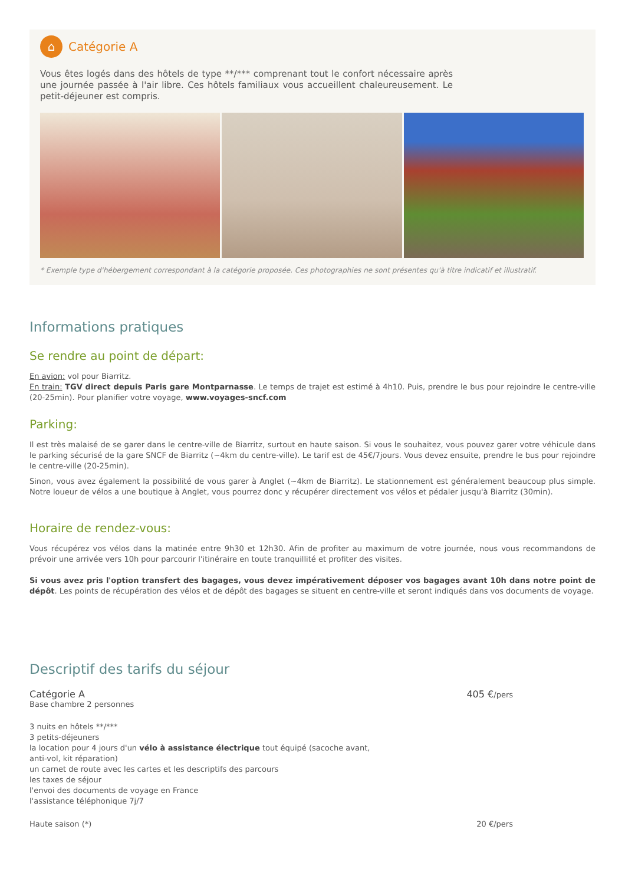⌂ Catégorie A
Vous êtes logés dans des hôtels de type **/*** comprenant tout le confort nécessaire après une journée passée à l'air libre. Ces hôtels familiaux vous accueillent chaleureusement. Le petit-déjeuner est compris.
* Exemple type d'hébergement correspondant à la catégorie proposée. Ces photographies ne sont présentes qu'à titre indicatif et illustratif.
Informations pratiques
Se rendre au point de départ:
En avion: vol pour Biarritz.
En train: TGV direct depuis Paris gare Montparnasse. Le temps de trajet est estimé à 4h10. Puis, prendre le bus pour rejoindre le centre-ville (20-25min). Pour planifier votre voyage, www.voyages-sncf.com
Parking:
Il est très malaisé de se garer dans le centre-ville de Biarritz, surtout en haute saison. Si vous le souhaitez, vous pouvez garer votre véhicule dans le parking sécurisé de la gare SNCF de Biarritz (~4km du centre-ville). Le tarif est de 45€/7jours. Vous devez ensuite, prendre le bus pour rejoindre le centre-ville (20-25min).
Sinon, vous avez également la possibilité de vous garer à Anglet (~4km de Biarritz). Le stationnement est généralement beaucoup plus simple. Notre loueur de vélos a une boutique à Anglet, vous pourrez donc y récupérer directement vos vélos et pédaler jusqu'à Biarritz (30min).
Horaire de rendez-vous:
Vous récupérez vos vélos dans la matinée entre 9h30 et 12h30. Afin de profiter au maximum de votre journée, nous vous recommandons de prévoir une arrivée vers 10h pour parcourir l'itinéraire en toute tranquillité et profiter des visites.
Si vous avez pris l'option transfert des bagages, vous devez impérativement déposer vos bagages avant 10h dans notre point de dépôt. Les points de récupération des vélos et de dépôt des bagages se situent en centre-ville et seront indiqués dans vos documents de voyage.
Descriptif des tarifs du séjour
Catégorie A 405 €/pers
Base chambre 2 personnes
3 nuits en hôtels **/***
3 petits-déjeuners
la location pour 4 jours d'un vélo à assistance électrique tout équipé (sacoche avant, anti-vol, kit réparation)
un carnet de route avec les cartes et les descriptifs des parcours
les taxes de séjour
l'envoi des documents de voyage en France
l'assistance téléphonique 7j/7
Haute saison (*) 20 €/pers